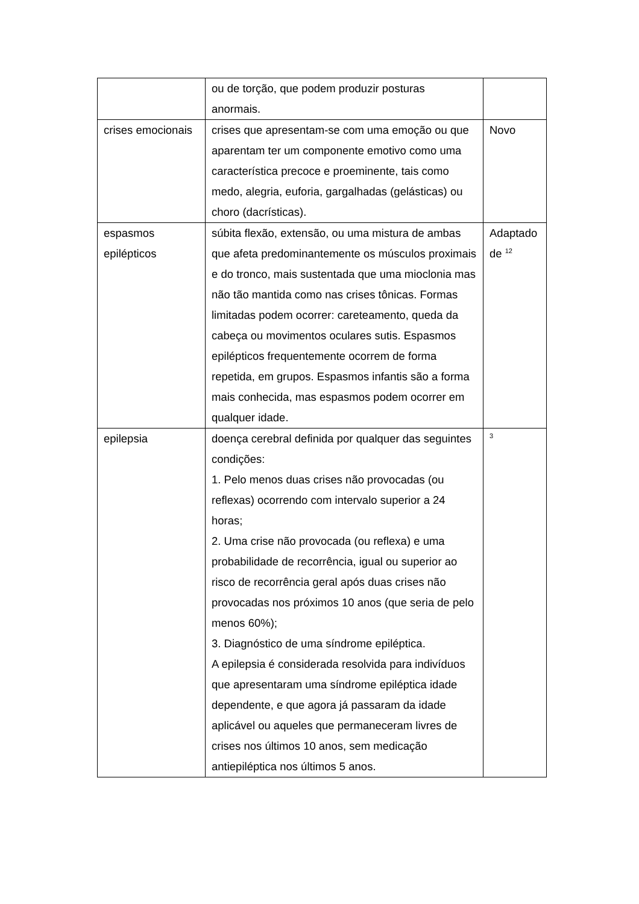| | ou de torção, que podem produzir posturas anormais. | |
| crises emocionais | crises que apresentam-se com uma emoção ou que aparentam ter um componente emotivo como uma característica precoce e proeminente, tais como medo, alegria, euforia, gargalhadas (gelásticas) ou choro (dacrísticas). | Novo |
| espasmos epilépticos | súbita flexão, extensão, ou uma mistura de ambas que afeta predominantemente os músculos proximais e do tronco, mais sustentada que uma mioclonia mas não tão mantida como nas crises tônicas. Formas limitadas podem ocorrer: careteamento, queda da cabeça ou movimentos oculares sutis. Espasmos epilépticos frequentemente ocorrem de forma repetida, em grupos. Espasmos infantis são a forma mais conhecida, mas espasmos podem ocorrer em qualquer idade. | Adaptado de <sup>12</sup> |
| epilepsia | doença cerebral definida por qualquer das seguintes condições: 1. Pelo menos duas crises não provocadas (ou reflexas) ocorrendo com intervalo superior a 24 horas; 2. Uma crise não provocada (ou reflexa) e uma probabilidade de recorrência, igual ou superior ao risco de recorrência geral após duas crises não provocadas nos próximos 10 anos (que seria de pelo menos 60%); 3. Diagnóstico de uma síndrome epiléptica. A epilepsia é considerada resolvida para indivíduos que apresentaram uma síndrome epiléptica idade dependente, e que agora já passaram da idade aplicável ou aqueles que permaneceram livres de crises nos últimos 10 anos, sem medicação antiepiléptica nos últimos 5 anos. | <sup>3</sup> |